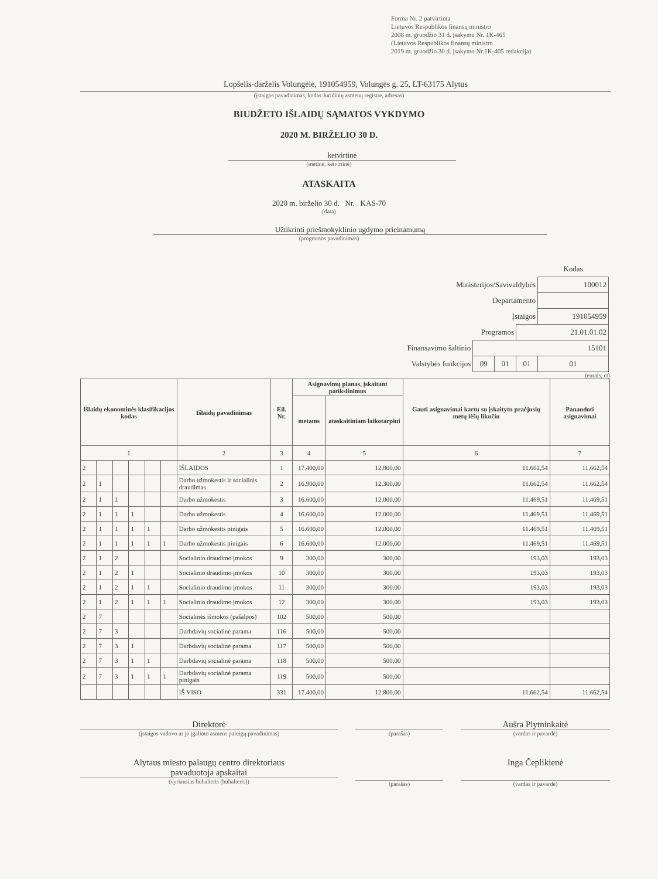Forma Nr. 2 patvirtinta
Lietuvos Respublikos finansų ministro
2008 m. gruodžio 31 d. įsakymu Nr. 1K-465
(Lietuvos Respublikos finansų ministro
2019 m. gruodžio 30 d. įsakymo Nr.1K-405 redakcija)
Lopšelis-darželis Volungėlė, 191054959, Volungės g. 25, LT-63175 Alytus
(įstaigos pavadinimas, kodas Juridinių asmenų registre, adresas)
BIUDŽETO IŠLAIDŲ SĄMATOS VYKDYMO
2020 M. BIRŽELIO 30 D.
ketvirtinė
(metinė, ketvirtinė)
ATASKAITA
2020 m. birželio 30 d. Nr. KAS-70
(data)
Užtikrinti priešmokyklinio ugdymo prieinamumą
(programos pavadinimas)
| | | | | Kodas |
| Ministerijos/Savivaldybės | | | | 100012 |
| Departamento | | | | |
| Įstaigos | | | | 191054959 |
| Programos | | | 21.01.01.02 | |
| Finansavimo šaltinio | 15101 | | | |
| Valstybės funkcijos | 09 | 01 | 01 | 01 |
(eurais, ct)
| Išlaidų ekonominės klasifikacijos kodas | | | | | | Išlaidų pavadinimas | Eil. Nr. | Asignavimų planas, įskaitant patikslinimus | | Gauti asignavimai kartu su įskaitytu praėjusių metų lėšų likučiu | Panaudoti asignavimai |
| --- | --- | --- | --- | --- | --- | --- | --- | --- | --- | --- | --- |
| | | | | | | | | metams | ataskaitiniam laikotarpiui | | |
| 1 | | | | | | 2 | 3 | 4 | 5 | 6 | 7 |
| 2 | | | | | | IŠLAIDOS | 1 | 17.400,00 | 12.800,00 | 11.662,54 | 11.662,54 |
| 2 | 1 | | | | | Darbo užmokestis ir socialinis draudimas | 2 | 16.900,00 | 12.300,00 | 11.662,54 | 11.662,54 |
| 2 | 1 | 1 | | | | Darbo užmokestis | 3 | 16.600,00 | 12.000,00 | 11.469,51 | 11.469,51 |
| 2 | 1 | 1 | 1 | | | Darbo užmokestis | 4 | 16.600,00 | 12.000,00 | 11.469,51 | 11.469,51 |
| 2 | 1 | 1 | 1 | 1 | | Darbo užmokestis pinigais | 5 | 16.600,00 | 12.000,00 | 11.469,51 | 11.469,51 |
| 2 | 1 | 1 | 1 | 1 | 1 | Darbo užmokestis pinigais | 6 | 16.600,00 | 12.000,00 | 11.469,51 | 11.469,51 |
| 2 | 1 | 2 | | | | Socialinio draudimo įmokos | 9 | 300,00 | 300,00 | 193,03 | 193,03 |
| 2 | 1 | 2 | 1 | | | Socialinio draudimo įmokos | 10 | 300,00 | 300,00 | 193,03 | 193,03 |
| 2 | 1 | 2 | 1 | 1 | | Socialinio draudimo įmokos | 11 | 300,00 | 300,00 | 193,03 | 193,03 |
| 2 | 1 | 2 | 1 | 1 | 1 | Socialinio draudimo įmokos | 12 | 300,00 | 300,00 | 193,03 | 193,03 |
| 2 | 7 | | | | | Socialinės išmokos (pašalpos) | 102 | 500,00 | 500,00 | | |
| 2 | 7 | 3 | | | | Darbdavių socialinė parama | 116 | 500,00 | 500,00 | | |
| 2 | 7 | 3 | 1 | | | Darbdavių socialinė parama | 117 | 500,00 | 500,00 | | |
| 2 | 7 | 3 | 1 | 1 | | Darbdavių socialinė parama | 118 | 500,00 | 500,00 | | |
| 2 | 7 | 3 | 1 | 1 | 1 | Darbdavių socialinė parama pinigais | 119 | 500,00 | 500,00 | | |
| | | | | | | IŠ VISO | 331 | 17.400,00 | 12.800,00 | 11.662,54 | 11.662,54 |
Direktorė
(įstaigos vadovo ar jo įgalioto asmens pareigų pavadinimas)
(parašas)
Aušra Plytninkaitė
(vardas ir pavardė)
Alytaus miesto palaugų centro direktoriaus
pavaduotoja apskaitai
(vyriausias buhalteris (buhalteris))
(parašas)
Inga Čeplikienė
(vardas ir pavardė)